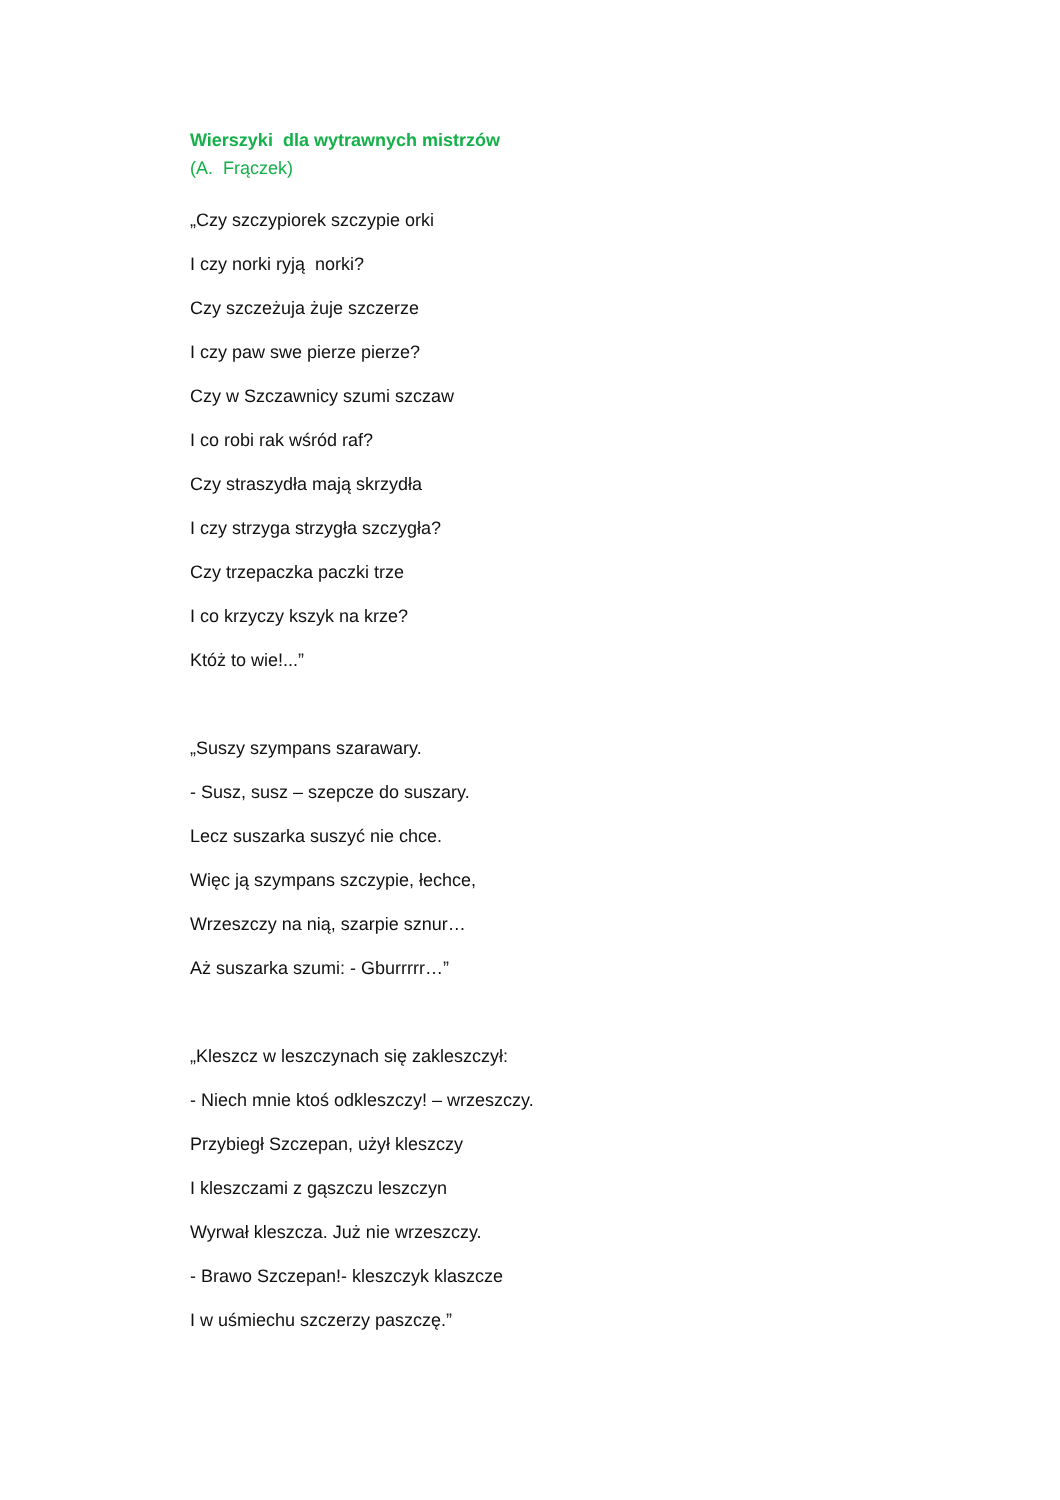Wierszyki dla wytrawnych mistrzów
(A. Frączek)
„Czy szczypiorek szczypie orki
I czy norki ryją norki?
Czy szczeżuja żuje szczerze
I czy paw swe pierze pierze?
Czy w Szczawnicy szumi szczaw
I co robi rak wśród raf?
Czy straszydła mają skrzydła
I czy strzyga strzygła szczygła?
Czy trzepaczka paczki trze
I co krzyczy kszyk na krze?
Któż to wie!...”
„Suszy szympans szarawary.
- Susz, susz – szepcze do suszary.
Lecz suszarka suszyć nie chce.
Więc ją szympans szczypie, łechce,
Wrzeszczy na nią, szarpie sznur…
Aż suszarka szumi: - Gburrrrr…”
„Kleszcz w leszczynach się zakleszczył:
- Niech mnie ktoś odkleszczy! – wrzeszczy.
Przybiegł Szczepan, użył kleszczy
I kleszczami z gąszczu leszczyn
Wyrwał kleszcza. Już nie wrzeszczy.
- Brawo Szczepan!- kleszczyk klaszcze
I w uśmiechu szczerzy paszczę.”